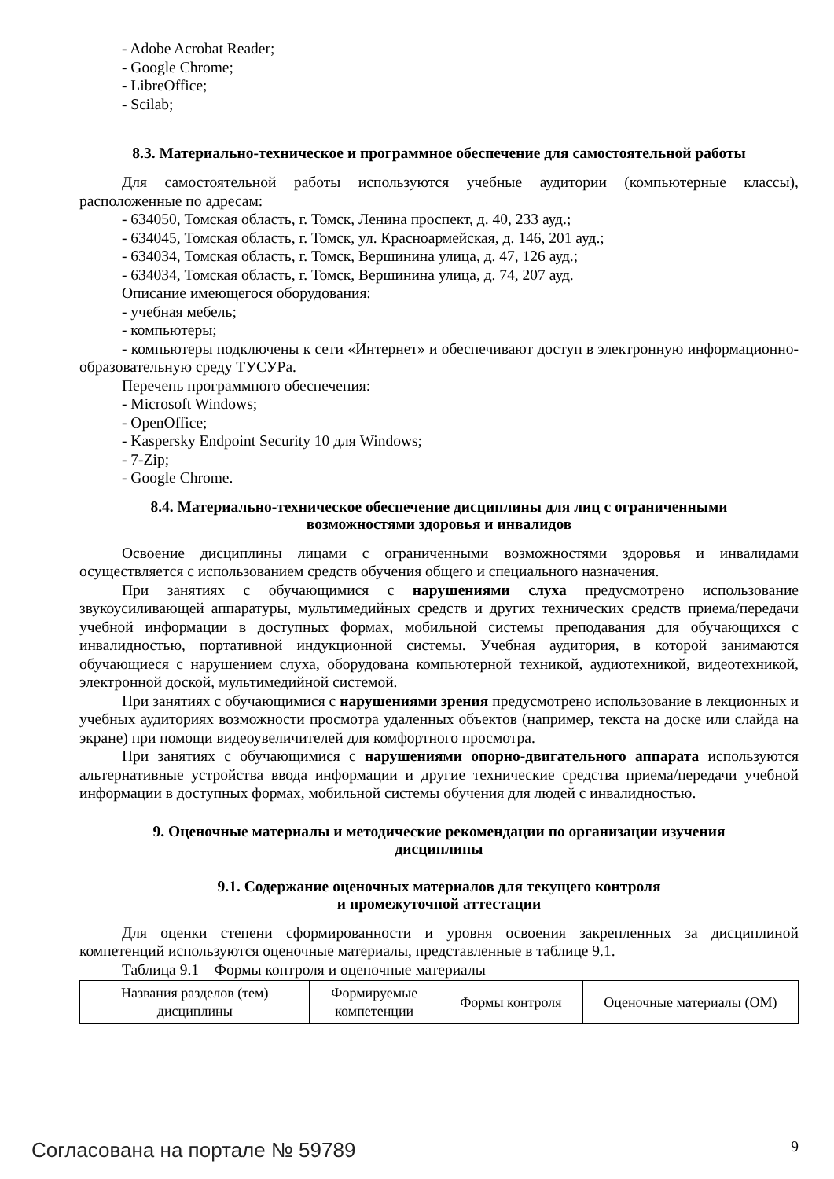- Adobe Acrobat Reader;
- Google Chrome;
- LibreOffice;
- Scilab;
8.3. Материально-техническое и программное обеспечение для самостоятельной работы
Для самостоятельной работы используются учебные аудитории (компьютерные классы), расположенные по адресам:
- 634050, Томская область, г. Томск, Ленина проспект, д. 40, 233 ауд.;
- 634045, Томская область, г. Томск, ул. Красноармейская, д. 146, 201 ауд.;
- 634034, Томская область, г. Томск, Вершинина улица, д. 47, 126 ауд.;
- 634034, Томская область, г. Томск, Вершинина улица, д. 74, 207 ауд.
Описание имеющегося оборудования:
- учебная мебель;
- компьютеры;
- компьютеры подключены к сети «Интернет» и обеспечивают доступ в электронную информационно-образовательную среду ТУСУРа.
Перечень программного обеспечения:
- Microsoft Windows;
- OpenOffice;
- Kaspersky Endpoint Security 10 для Windows;
- 7-Zip;
- Google Chrome.
8.4. Материально-техническое обеспечение дисциплины для лиц с ограниченными
возможностями здоровья и инвалидов
Освоение дисциплины лицами с ограниченными возможностями здоровья и инвалидами осуществляется с использованием средств обучения общего и специального назначения.
При занятиях с обучающимися с нарушениями слуха предусмотрено использование звукоусиливающей аппаратуры, мультимедийных средств и других технических средств приема/передачи учебной информации в доступных формах, мобильной системы преподавания для обучающихся с инвалидностью, портативной индукционной системы. Учебная аудитория, в которой занимаются обучающиеся с нарушением слуха, оборудована компьютерной техникой, аудиотехникой, видеотехникой, электронной доской, мультимедийной системой.
При занятиях с обучающимися с нарушениями зрения предусмотрено использование в лекционных и учебных аудиториях возможности просмотра удаленных объектов (например, текста на доске или слайда на экране) при помощи видеоувеличителей для комфортного просмотра.
При занятиях с обучающимися с нарушениями опорно-двигательного аппарата используются альтернативные устройства ввода информации и другие технические средства приема/передачи учебной информации в доступных формах, мобильной системы обучения для людей с инвалидностью.
9. Оценочные материалы и методические рекомендации по организации изучения
дисциплины
9.1. Содержание оценочных материалов для текущего контроля
и промежуточной аттестации
Для оценки степени сформированности и уровня освоения закрепленных за дисциплиной компетенций используются оценочные материалы, представленные в таблице 9.1.
Таблица 9.1 – Формы контроля и оценочные материалы
| Названия разделов (тем) дисциплины | Формируемые компетенции | Формы контроля | Оценочные материалы (ОМ) |
Согласована на портале № 59789 9